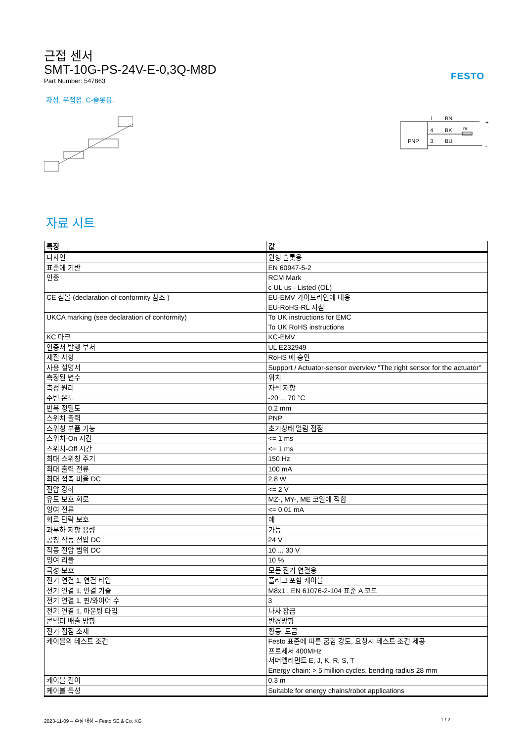FESTO
근접 센서
SMT-10G-PS-24V-E-0,3Q-M8D
Part Number: 547863
자성, 무접점, C-슬롯용.
PNP
1
4
3
BN
BK
BU
RL
+
-
자료 시트
| 특징 | 값 |
| --- | --- |
| 디자인 | 원형 슬롯용 |
| 표준에 기반 | EN 60947-5-2 |
| 인증 | RCM Mark c UL us - Listed (OL) |
| CE 심볼 (declaration of conformity 참조 ) | EU-EMV 가이드라인에 대응 EU-RoHS-RL 지침 |
| UKCA marking (see declaration of conformity) | To UK instructions for EMC To UK RoHS instructions |
| KC 마크 | KC-EMV |
| 인증서 발행 부서 | UL E232949 |
| 재질 사항 | RoHS 에 승인 |
| 사용 설명서 | Support / Actuator-sensor overview "The right sensor for the actuator" |
| 측정된 변수 | 위치 |
| 측정 원리 | 자석 저항 |
| 주변 온도 | -20 ... 70 °C |
| 반복 정밀도 | 0.2 mm |
| 스위치 출력 | PNP |
| 스위칭 부품 기능 | 초기상태 열림 접점 |
| 스위치-On 시간 | <= 1 ms |
| 스위치-Off 시간 | <= 1 ms |
| 최대 스위칭 주기 | 150 Hz |
| 최대 출력 전류 | 100 mA |
| 최대 접촉 비율 DC | 2.8 W |
| 전압 강하 | <= 2 V |
| 유도 보호 회로 | MZ-, MY-, ME 코일에 적합 |
| 잉여 전류 | <= 0.01 mA |
| 회로 단락 보호 | 예 |
| 과부하 저항 용량 | 가능 |
| 공칭 작동 전압 DC | 24 V |
| 작동 전압 범위 DC | 10 ... 30 V |
| 잉여 리플 | 10 % |
| 극성 보호 | 모든 전기 연결용 |
| 전기 연결 1, 연결 타입 | 플러그 포함 케이블 |
| 전기 연결 1, 연결 기술 | M8x1 , EN 61076-2-104 표준 A 코드 |
| 전기 연결 1, 핀/와이어 수 | 3 |
| 전기 연결 1, 마운팅 타입 | 나사 잠금 |
| 콘넥터 배출 방향 | 반경방향 |
| 전기 접점 소재 | 황동, 도금 |
| 케이블의 테스트 조건 | Festo 표준에 따른 굽힘 강도, 요청시 테스트 조건 제공 프로세서 400MHz 서머엘리먼트 E, J, K, R, S, T Energy chain: > 5 million cycles, bending radius 28 mm |
| 케이블 길이 | 0.3 m |
| 케이블 특성 | Suitable for energy chains/robot applications |
2023-11-09 – 수정 대상 – Festo SE & Co. KG 1 / 2